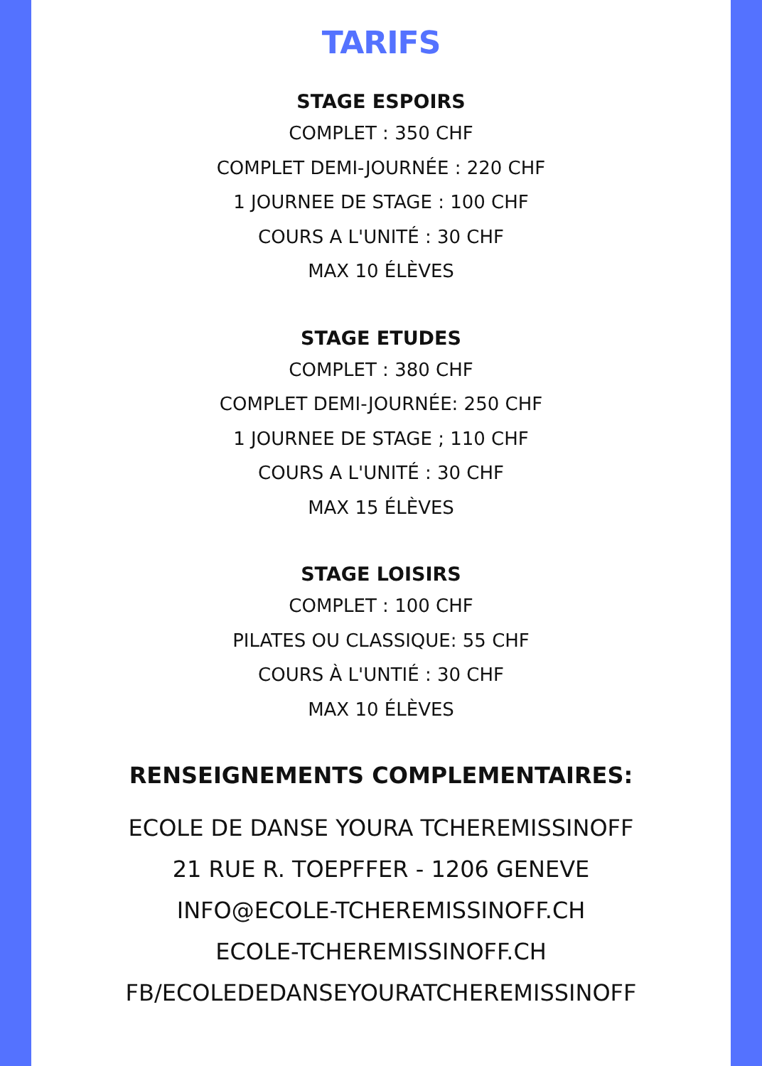TARIFS
STAGE ESPOIRS
COMPLET : 350 CHF
COMPLET DEMI-JOURNÉE : 220 CHF
1 JOURNEE DE STAGE : 100 CHF
COURS A L'UNITÉ : 30 CHF
MAX 10 ÉLÈVES
STAGE ETUDES
COMPLET : 380 CHF
COMPLET DEMI-JOURNÉE: 250 CHF
1 JOURNEE DE STAGE ; 110 CHF
COURS A L'UNITÉ : 30 CHF
MAX 15 ÉLÈVES
STAGE LOISIRS
COMPLET : 100 CHF
PILATES OU CLASSIQUE: 55 CHF
COURS À L'UNTIÉ : 30 CHF
MAX 10 ÉLÈVES
RENSEIGNEMENTS COMPLEMENTAIRES:
ECOLE DE DANSE YOURA TCHEREMISSINOFF
21 RUE R. TOEPFFER - 1206 GENEVE
INFO@ECOLE-TCHEREMISSINOFF.CH
ECOLE-TCHEREMISSINOFF.CH
FB/ECOLEDEDANSEYOURATCHEREMISSINOFF